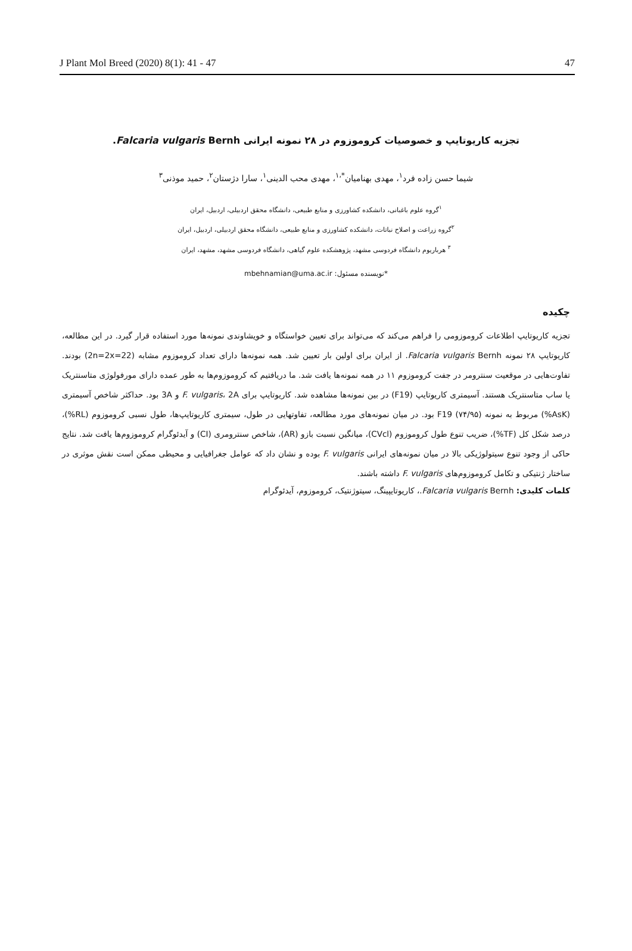J Plant Mol Breed (2020) 8(1): 41 - 47 47
تجزیه کاریوتایپ و خصوصیات کروموزوم در ۲۸ نمونه ایرانی Falcaria vulgaris Bernh.
شیما حسن زاده فرد<sup>۱</sup>، مهدی بهنامیان<sup>*،۱</sup>، مهدی محب الدینی<sup>۱</sup>، سارا دژستان<sup>۲</sup>، حمید موذنی<sup>۳</sup>
<sup>۱</sup> گروه علوم باغبانی، دانشکده کشاورزی و منابع طبیعی، دانشگاه محقق اردبیلی، اردبیل، ایران
<sup>۲</sup> گروه زراعت و اصلاح نباتات، دانشکده کشاورزی و منابع طبیعی، دانشگاه محقق اردبیلی، اردبیل، ایران
<sup>۳</sup> هرباریوم دانشگاه فردوسی مشهد، پژوهشکده علوم گیاهی، دانشگاه فردوسی مشهد، مشهد، ایران
*نویسنده مسئول: mbehnamian@uma.ac.ir
چکیده
تجزیه کاریوتایپ اطلاعات کروموزومی را فراهم می‌کند که می‌تواند برای تعیین خواستگاه و خویشاوندی نمونه‌ها مورد استفاده قرار گیرد. در این مطالعه، کاریوتایپ ۲۸ نمونه Falcaria vulgaris Bernh. از ایران برای اولین بار تعیین شد. همه نمونه‌ها دارای تعداد کروموزوم مشابه (2n=2x=22) بودند. تفاوت‌هایی در موقعیت سنترومر در جفت کروموزوم ۱۱ در همه نمونه‌ها یافت شد. ما دریافتیم که کروموزوم‌ها به طور عمده دارای مورفولوژی متاسنتریک یا ساب متاسنتریک هستند. آسیمتری کاریوتایپ (F19) در بین نمونه‌ها مشاهده شد. کاریوتایپ برای F. vulgaris، 2A و 3A بود. حداکثر شاخص آسیمتری (AsK%) مربوط به نمونه F19 (۷۴/۹۵) بود. در میان نمونه‌های مورد مطالعه، تفاوتهایی در طول، سیمتری کاریوتایپ‌ها، طول نسبی کروموزوم (RL%)، درصد شکل کل (TF%)، ضریب تنوع طول کروموزوم (CVcl)، میانگین نسبت بازو (AR)، شاخص سنترومری (CI) و آیدئوگرام کروموزوم‌ها یافت شد. نتایج حاکی از وجود تنوع سیتولوژیکی بالا در میان نمونه‌های ایرانی F. vulgaris بوده و نشان داد که عوامل جغرافیایی و محیطی ممکن است نقش موثری در ساختار ژنتیکی و تکامل کروموزوم‌های F. vulgaris داشته باشند.
کلمات کلیدی: Falcaria vulgaris Bernh.، کاریوتایپینگ، سیتوژنتیک، کروموزوم، آیدئوگرام